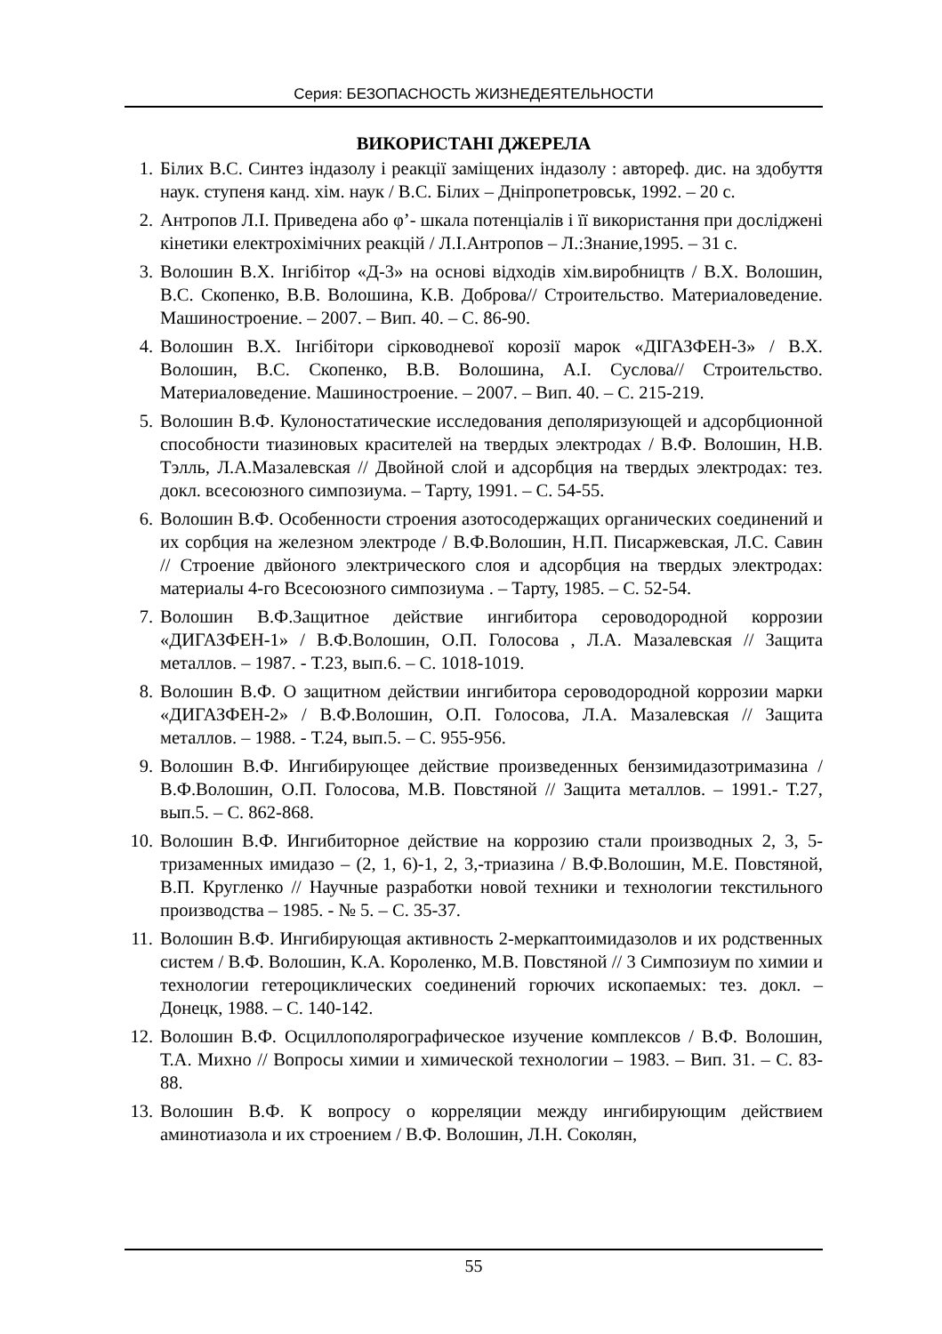Серия: БЕЗОПАСНОСТЬ ЖИЗНЕДЕЯТЕЛЬНОСТИ
ВИКОРИСТАНІ ДЖЕРЕЛА
1. Білих В.С. Синтез індазолу і реакції заміщених індазолу : автореф. дис. на здобуття наук. ступеня канд. хім. наук / В.С. Білих – Дніпропетровськ, 1992. – 20 с.
2. Антропов Л.І. Приведена або φ’- шкала потенціалів і її використання при досліджені кінетики електрохімічних реакцій / Л.І.Антропов – Л.:Знание,1995. – 31 с.
3. Волошин В.Х. Інгібітор «Д-3» на основі відходів хім.виробництв / В.Х. Волошин, В.С. Скопенко, В.В. Волошина, К.В. Доброва// Строительство. Материаловедение. Машиностроение. – 2007. – Вип. 40. – С. 86-90.
4. Волошин В.Х. Інгібітори сірководневої корозії марок «ДІГАЗФЕН-3» / В.Х. Волошин, В.С. Скопенко, В.В. Волошина, А.І. Суслова// Строительство. Материаловедение. Машиностроение. – 2007. – Вип. 40. – С. 215-219.
5. Волошин В.Ф. Кулоностатические исследования деполяризующей и адсорбционной способности тиазиновых красителей на твердых электродах / В.Ф. Волошин, Н.В. Тэлль, Л.А.Мазалевская // Двойной слой и адсорбция на твердых электродах: тез. докл. всесоюзного симпозиума. – Тарту, 1991. – С. 54-55.
6. Волошин В.Ф. Особенности строения азотосодержащих органических соединений и их сорбция на железном электроде / В.Ф.Волошин, Н.П. Писаржевская, Л.С. Савин // Строение двйоного электрического слоя и адсорбция на твердых электродах: материалы 4-го Всесоюзного симпозиума . – Тарту, 1985. – С. 52-54.
7. Волошин В.Ф.Защитное действие ингибитора сероводородной коррозии «ДИГАЗФЕН-1» / В.Ф.Волошин, О.П. Голосова , Л.А. Мазалевская // Защита металлов. – 1987. - Т.23, вып.6. – С. 1018-1019.
8. Волошин В.Ф. О защитном действии ингибитора сероводородной коррозии марки «ДИГАЗФЕН-2» / В.Ф.Волошин, О.П. Голосова, Л.А. Мазалевская // Защита металлов. – 1988. - Т.24, вып.5. – С. 955-956.
9. Волошин В.Ф. Ингибирующее действие произведенных бензимидазотримазина / В.Ф.Волошин, О.П. Голосова, М.В. Повстяной // Защита металлов. – 1991.- Т.27, вып.5. – С. 862-868.
10. Волошин В.Ф. Ингибиторное действие на коррозию стали производных 2, 3, 5-тризаменных имидазо – (2, 1, 6)-1, 2, 3,-триазина / В.Ф.Волошин, М.Е. Повстяной, В.П. Кругленко // Научные разработки новой техники и технологии текстильного производства – 1985. - № 5. – С. 35-37.
11. Волошин В.Ф. Ингибирующая активность 2-меркаптоимидазолов и их родственных систем / В.Ф. Волошин, К.А. Короленко, М.В. Повстяной // 3 Симпозиум по химии и технологии гетероциклических соединений горючих ископаемых: тез. докл. – Донецк, 1988. – С. 140-142.
12. Волошин В.Ф. Осциллополярографическое изучение комплексов / В.Ф. Волошин, Т.А. Михно // Вопросы химии и химической технологии – 1983. – Вип. 31. – С. 83-88.
13. Волошин В.Ф. К вопросу о корреляции между ингибирующим действием аминотиазола и их строением / В.Ф. Волошин, Л.Н. Соколян,
55